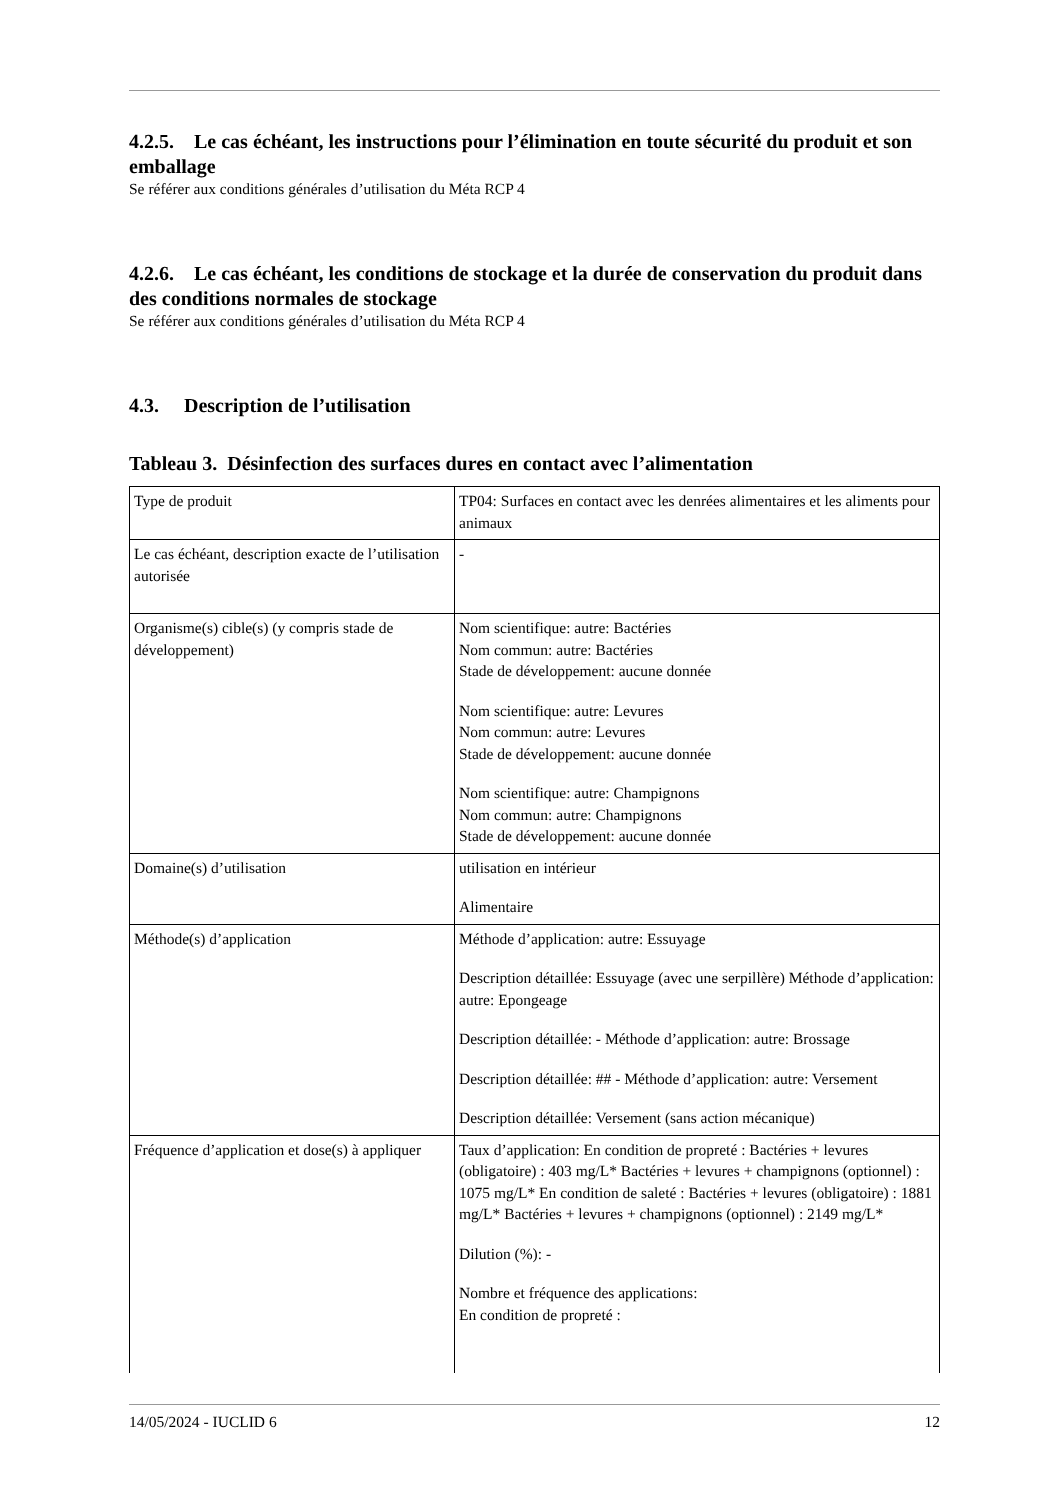4.2.5. Le cas échéant, les instructions pour l’élimination en toute sécurité du produit et son emballage
Se référer aux conditions générales d’utilisation du Méta RCP 4
4.2.6. Le cas échéant, les conditions de stockage et la durée de conservation du produit dans des conditions normales de stockage
Se référer aux conditions générales d’utilisation du Méta RCP 4
4.3. Description de l’utilisation
Tableau 3. Désinfection des surfaces dures en contact avec l’alimentation
| Type de produit | TP04: Surfaces en contact avec les denrées alimentaires et les aliments pour animaux |
| Le cas échéant, description exacte de l’utilisation autorisée | - |
| Organisme(s) cible(s) (y compris stade de développement) | Nom scientifique: autre: Bactéries Nom commun: autre: Bactéries Stade de développement: aucune donnée Nom scientifique: autre: Levures Nom commun: autre: Levures Stade de développement: aucune donnée Nom scientifique: autre: Champignons Nom commun: autre: Champignons Stade de développement: aucune donnée |
| Domaine(s) d’utilisation | utilisation en intérieur Alimentaire |
| Méthode(s) d’application | Méthode d’application: autre: Essuyage Description détaillée: Essuyage (avec une serpillère) Méthode d’application: autre: Epongeage Description détaillée: - Méthode d’application: autre: Brossage Description détaillée: ## - Méthode d’application: autre: Versement Description détaillée: Versement (sans action mécanique) |
| Fréquence d’application et dose(s) à appliquer | Taux d’application: En condition de propreté : Bactéries + levures (obligatoire) : 403 mg/L* Bactéries + levures + champignons (optionnel) : 1075 mg/L* En condition de saleté : Bactéries + levures (obligatoire) : 1881 mg/L* Bactéries + levures + champignons (optionnel) : 2149 mg/L* Dilution (%): - Nombre et fréquence des applications: En condition de propreté : |
14/05/2024 - IUCLID 6 12